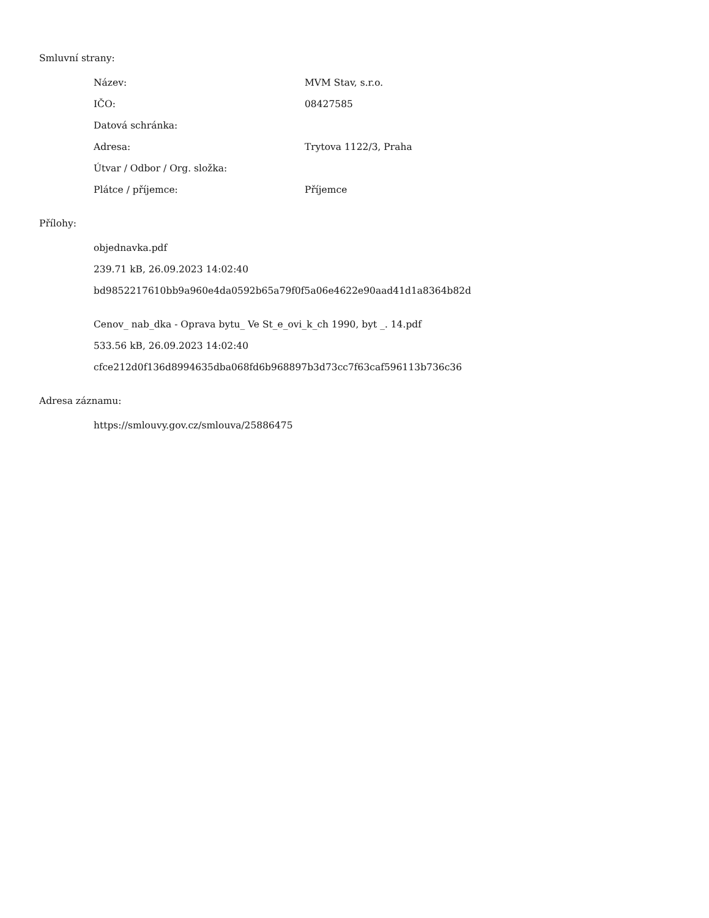Smluvní strany:
| Název: | MVM Stav, s.r.o. |
| IČO: | 08427585 |
| Datová schránka: | |
| Adresa: | Trytova 1122/3, Praha |
| Útvar / Odbor / Org. složka: | |
| Plátce / příjemce: | Příjemce |
Přílohy:
objednavka.pdf
239.71 kB, 26.09.2023 14:02:40
bd9852217610bb9a960e4da0592b65a79f0f5a06e4622e90aad41d1a8364b82d
Cenov_ nab_dka - Oprava bytu_ Ve St_e_ovi_k_ch 1990, byt _. 14.pdf
533.56 kB, 26.09.2023 14:02:40
cfce212d0f136d8994635dba068fd6b968897b3d73cc7f63caf596113b736c36
Adresa záznamu:
https://smlouvy.gov.cz/smlouva/25886475